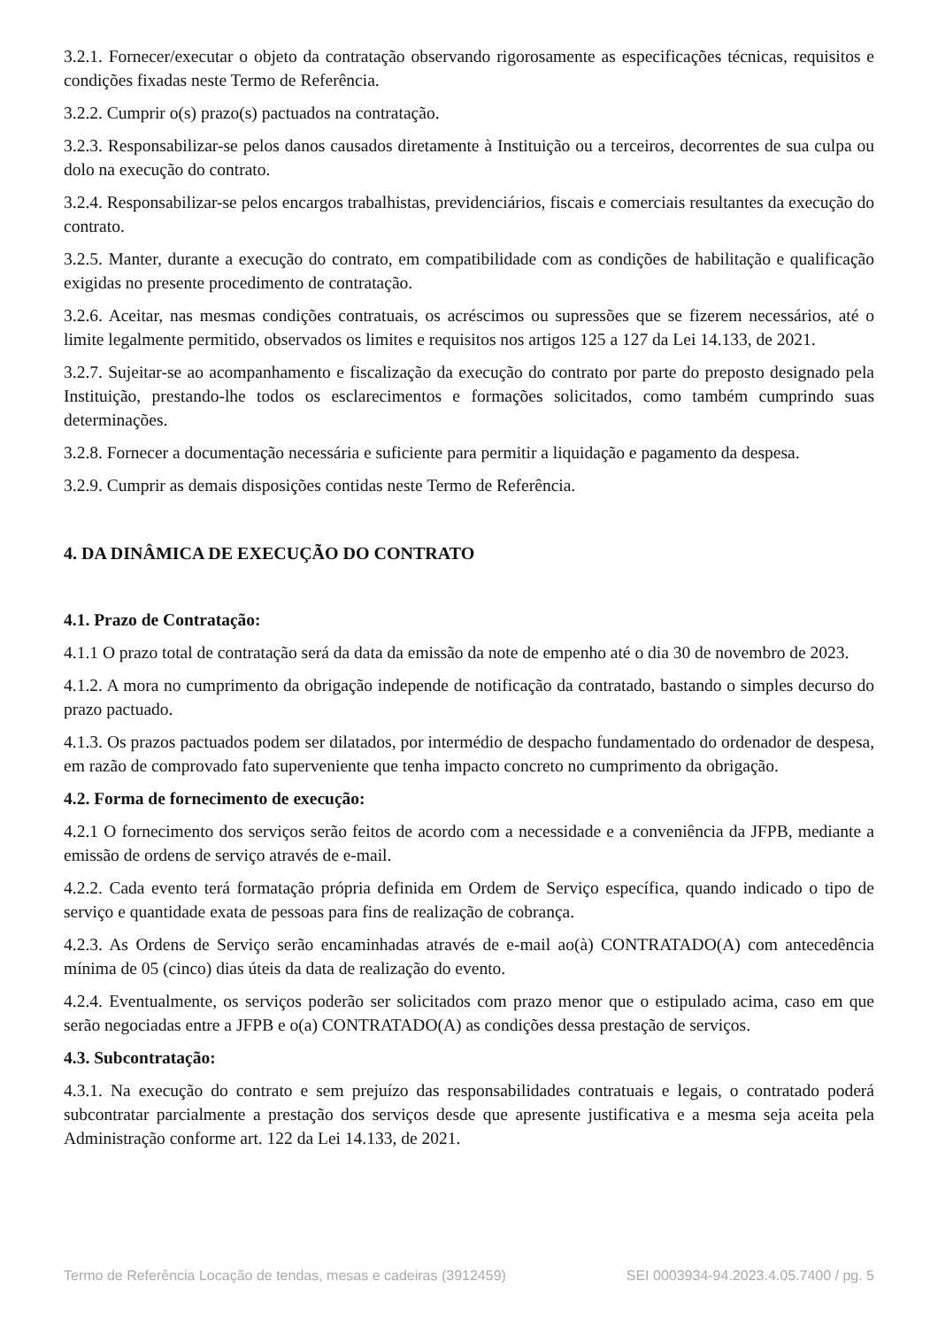3.2.1. Fornecer/executar o objeto da contratação observando rigorosamente as especificações técnicas, requisitos e condições fixadas neste Termo de Referência.
3.2.2. Cumprir o(s) prazo(s) pactuados na contratação.
3.2.3. Responsabilizar-se pelos danos causados diretamente à Instituição ou a terceiros, decorrentes de sua culpa ou dolo na execução do contrato.
3.2.4. Responsabilizar-se pelos encargos trabalhistas, previdenciários, fiscais e comerciais resultantes da execução do contrato.
3.2.5. Manter, durante a execução do contrato, em compatibilidade com as condições de habilitação e qualificação exigidas no presente procedimento de contratação.
3.2.6. Aceitar, nas mesmas condições contratuais, os acréscimos ou supressões que se fizerem necessários, até o limite legalmente permitido, observados os limites e requisitos nos artigos 125 a 127 da Lei 14.133, de 2021.
3.2.7. Sujeitar-se ao acompanhamento e fiscalização da execução do contrato por parte do preposto designado pela Instituição, prestando-lhe todos os esclarecimentos e formações solicitados, como também cumprindo suas determinações.
3.2.8. Fornecer a documentação necessária e suficiente para permitir a liquidação e pagamento da despesa.
3.2.9. Cumprir as demais disposições contidas neste Termo de Referência.
4. DA DINÂMICA DE EXECUÇÃO DO CONTRATO
4.1. Prazo de Contratação:
4.1.1 O prazo total de contratação será da data da emissão da note de empenho até o dia 30 de novembro de 2023.
4.1.2. A mora no cumprimento da obrigação independe de notificação da contratado, bastando o simples decurso do prazo pactuado.
4.1.3. Os prazos pactuados podem ser dilatados, por intermédio de despacho fundamentado do ordenador de despesa, em razão de comprovado fato superveniente que tenha impacto concreto no cumprimento da obrigação.
4.2. Forma de fornecimento de execução:
4.2.1 O fornecimento dos serviços serão feitos de acordo com a necessidade e a conveniência da JFPB, mediante a emissão de ordens de serviço através de e-mail.
4.2.2. Cada evento terá formatação própria definida em Ordem de Serviço específica, quando indicado o tipo de serviço e quantidade exata de pessoas para fins de realização de cobrança.
4.2.3. As Ordens de Serviço serão encaminhadas através de e-mail ao(à) CONTRATADO(A) com antecedência mínima de 05 (cinco) dias úteis da data de realização do evento.
4.2.4. Eventualmente, os serviços poderão ser solicitados com prazo menor que o estipulado acima, caso em que serão negociadas entre a JFPB e o(a) CONTRATADO(A) as condições dessa prestação de serviços.
4.3. Subcontratação:
4.3.1. Na execução do contrato e sem prejuízo das responsabilidades contratuais e legais, o contratado poderá subcontratar parcialmente a prestação dos serviços desde que apresente justificativa e a mesma seja aceita pela Administração conforme art. 122 da Lei 14.133, de 2021.
Termo de Referência Locação de tendas, mesas e cadeiras (3912459) SEI 0003934-94.2023.4.05.7400 / pg. 5